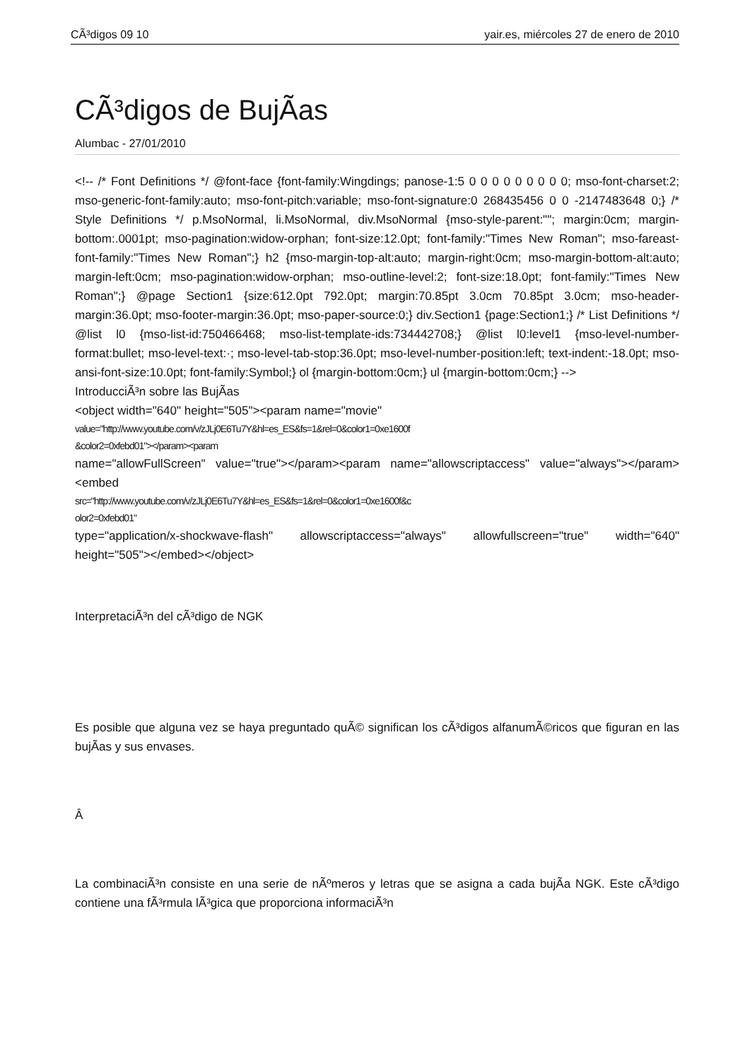CÃ³digos 09 10 yair.es, miércoles 27 de enero de 2010
CÃ³digos de BujÃ­as
Alumbac - 27/01/2010
<!-- /* Font Definitions */ @font-face {font-family:Wingdings; panose-1:5 0 0 0 0 0 0 0 0 0; mso-font-charset:2; mso-generic-font-family:auto; mso-font-pitch:variable; mso-font-signature:0 268435456 0 0 -2147483648 0;} /* Style Definitions */ p.MsoNormal, li.MsoNormal, div.MsoNormal {mso-style-parent:""; margin:0cm; margin-bottom:.0001pt; mso-pagination:widow-orphan; font-size:12.0pt; font-family:"Times New Roman"; mso-fareast-font-family:"Times New Roman";} h2 {mso-margin-top-alt:auto; margin-right:0cm; mso-margin-bottom-alt:auto; margin-left:0cm; mso-pagination:widow-orphan; mso-outline-level:2; font-size:18.0pt; font-family:"Times New Roman";} @page Section1 {size:612.0pt 792.0pt; margin:70.85pt 3.0cm 70.85pt 3.0cm; mso-header-margin:36.0pt; mso-footer-margin:36.0pt; mso-paper-source:0;} div.Section1 {page:Section1;} /* List Definitions */ @list l0 {mso-list-id:750466468; mso-list-template-ids:734442708;} @list l0:level1 {mso-level-number-format:bullet; mso-level-text:·; mso-level-tab-stop:36.0pt; mso-level-number-position:left; text-indent:-18.0pt; mso-ansi-font-size:10.0pt; font-family:Symbol;} ol {margin-bottom:0cm;} ul {margin-bottom:0cm;} -->
IntroducciÃ³n sobre las BujÃ­as
<object width="640" height="505"><param name="movie"
value="http://www.youtube.com/v/zJLj0E6Tu7Y&hl=es_ES&fs=1&rel=0&color1=0xe1600f
&color2=0xfebd01"></param><param
name="allowFullScreen" value="true"></param><param name="allowscriptaccess" value="always"></param><embed
src="http://www.youtube.com/v/zJLj0E6Tu7Y&hl=es_ES&fs=1&rel=0&color1=0xe1600f&c
olor2=0xfebd01"
type="application/x-shockwave-flash" allowscriptaccess="always" allowfullscreen="true" width="640" height="505"></embed></object>
InterpretaciÃ³n del cÃ³digo de NGK
Es posible que alguna vez se haya preguntado quÃ© significan los cÃ³digos alfanumÃ©ricos que figuran en las bujÃ­as y sus envases.
Â
La combinaciÃ³n consiste en una serie de nÃºmeros y letras que se asigna a cada bujÃ­a NGK. Este cÃ³digo contiene una fÃ³rmula lÃ³gica que proporciona informaciÃ³n